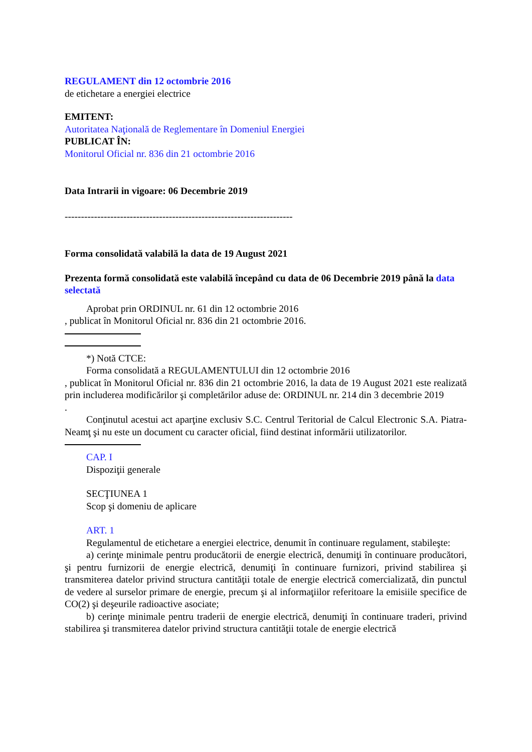REGULAMENT din 12 octombrie 2016
de etichetare a energiei electrice
EMITENT:
Autoritatea Naţională de Reglementare în Domeniul Energiei
PUBLICAT ÎN:
Monitorul Oficial nr. 836 din 21 octombrie 2016
Data Intrarii in vigoare: 06 Decembrie 2019
----------------------------------------------------------------------
Forma consolidată valabilă la data de 19 August 2021
Prezenta formă consolidată este valabilă începând cu data de 06 Decembrie 2019 până la data selectată
Aprobat prin ORDINUL nr. 61 din 12 octombrie 2016
, publicat în Monitorul Oficial nr. 836 din 21 octombrie 2016.
*) Notă CTCE:
Forma consolidată a REGULAMENTULUI din 12 octombrie 2016
, publicat în Monitorul Oficial nr. 836 din 21 octombrie 2016, la data de 19 August 2021 este realizată prin includerea modificărilor şi completărilor aduse de: ORDINUL nr. 214 din 3 decembrie 2019
.
Conţinutul acestui act aparţine exclusiv S.C. Centrul Teritorial de Calcul Electronic S.A. Piatra-Neamţ şi nu este un document cu caracter oficial, fiind destinat informării utilizatorilor.
CAP. I
Dispoziţii generale
SECŢIUNEA 1
Scop şi domeniu de aplicare
ART. 1
Regulamentul de etichetare a energiei electrice, denumit în continuare regulament, stabileşte:
a) cerinţe minimale pentru producătorii de energie electrică, denumiţi în continuare producători, şi pentru furnizorii de energie electrică, denumiţi în continuare furnizori, privind stabilirea şi transmiterea datelor privind structura cantităţii totale de energie electrică comercializată, din punctul de vedere al surselor primare de energie, precum şi al informaţiilor referitoare la emisiile specifice de CO(2) şi deşeurile radioactive asociate;
b) cerinţe minimale pentru traderii de energie electrică, denumiţi în continuare traderi, privind stabilirea şi transmiterea datelor privind structura cantităţii totale de energie electrică